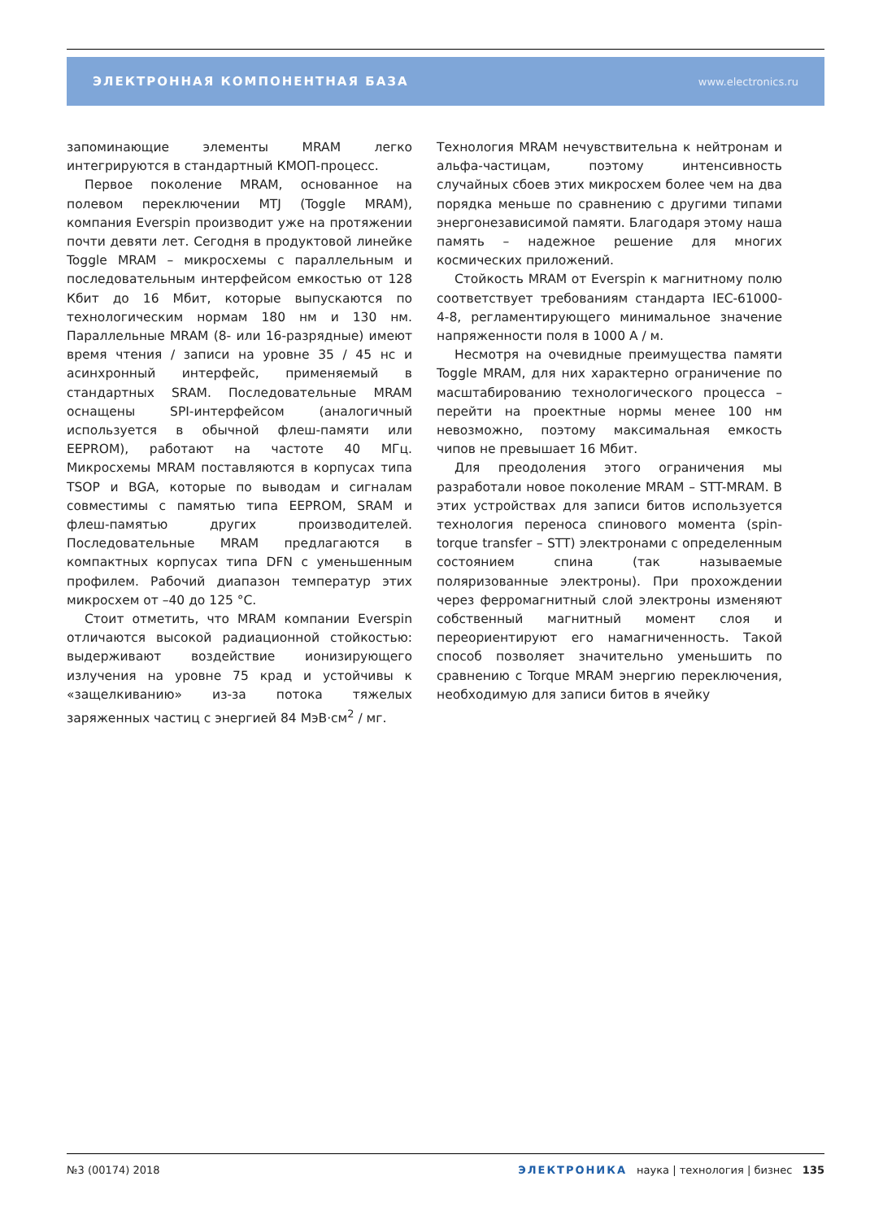ЭЛЕКТРОННАЯ КОМПОНЕНТНАЯ БАЗА www.electronics.ru
запоминающие элементы MRAM легко интегрируются в стандартный КМОП-процесс.
Первое поколение MRAM, основанное на полевом переключении MTJ (Toggle MRAM), компания Everspin производит уже на протяжении почти девяти лет. Сегодня в продуктовой линейке Toggle MRAM – микросхемы с параллельным и последовательным интерфейсом емкостью от 128 Кбит до 16 Мбит, которые выпускаются по технологическим нормам 180 нм и 130 нм. Параллельные MRAM (8- или 16-разрядные) имеют время чтения / записи на уровне 35 / 45 нс и асинхронный интерфейс, применяемый в стандартных SRAM. Последовательные MRAM оснащены SPI-интерфейсом (аналогичный используется в обычной флеш-памяти или EEPROM), работают на частоте 40 МГц. Микросхемы MRAM поставляются в корпусах типа TSOP и BGA, которые по выводам и сигналам совместимы с памятью типа EEPROM, SRAM и флеш-памятью других производителей. Последовательные MRAM предлагаются в компактных корпусах типа DFN с уменьшенным профилем. Рабочий диапазон температур этих микросхем от –40 до 125 °C.
Стоит отметить, что MRAM компании Everspin отличаются высокой радиационной стойкостью: выдерживают воздействие ионизирующего излучения на уровне 75 крад и устойчивы к «защелкиванию» из-за потока тяжелых заряженных частиц с энергией 84 МэВ·см<sup>2</sup> / мг.
Технология MRAM нечувствительна к нейтронам и альфа-частицам, поэтому интенсивность случайных сбоев этих микросхем более чем на два порядка меньше по сравнению с другими типами энергонезависимой памяти. Благодаря этому наша память – надежное решение для многих космических приложений.
Стойкость MRAM от Everspin к магнитному полю соответствует требованиям стандарта IEC-61000-4-8, регламентирующего минимальное значение напряженности поля в 1000 А / м.
Несмотря на очевидные преимущества памяти Toggle MRAM, для них характерно ограничение по масштабированию технологического процесса – перейти на проектные нормы менее 100 нм невозможно, поэтому максимальная емкость чипов не превышает 16 Мбит.
Для преодоления этого ограничения мы разработали новое поколение MRAM – STT-MRAM. В этих устройствах для записи битов используется технология переноса спинового момента (spin-torque transfer – STT) электронами с определенным состоянием спина (так называемые поляризованные электроны). При прохождении через ферромагнитный слой электроны изменяют собственный магнитный момент слоя и переориентируют его намагниченность. Такой способ позволяет значительно уменьшить по сравнению с Torque MRAM энергию переключения, необходимую для записи битов в ячейку
№3 (00174) 2018 ЭЛЕКТРОНИКА наука | технология | бизнес 135